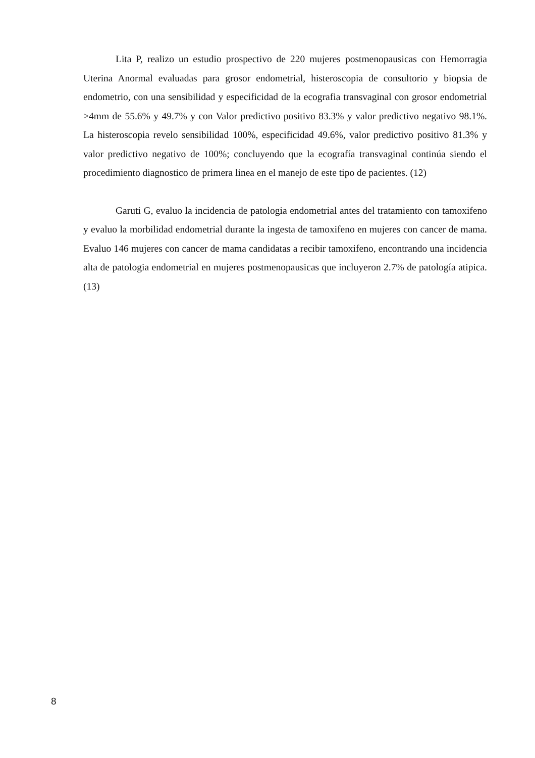Lita P, realizo un estudio prospectivo de 220 mujeres postmenopausicas con Hemorragia Uterina Anormal evaluadas para grosor endometrial, histeroscopia de consultorio y biopsia de endometrio, con una sensibilidad y especificidad de la ecografia transvaginal con grosor endometrial >4mm de 55.6% y 49.7% y con Valor predictivo positivo 83.3% y valor predictivo negativo 98.1%. La histeroscopia revelo sensibilidad 100%, especificidad 49.6%, valor predictivo positivo 81.3% y valor predictivo negativo de 100%; concluyendo que la ecografía transvaginal continúa siendo el procedimiento diagnostico de primera linea en el manejo de este tipo de pacientes. (12)
Garuti G, evaluo la incidencia de patologia endometrial antes del tratamiento con tamoxifeno y evaluo la morbilidad endometrial durante la ingesta de tamoxifeno en mujeres con cancer de mama. Evaluo 146 mujeres con cancer de mama candidatas a recibir tamoxifeno, encontrando una incidencia alta de patologia endometrial en mujeres postmenopausicas que incluyeron 2.7% de patología atipica. (13)
8